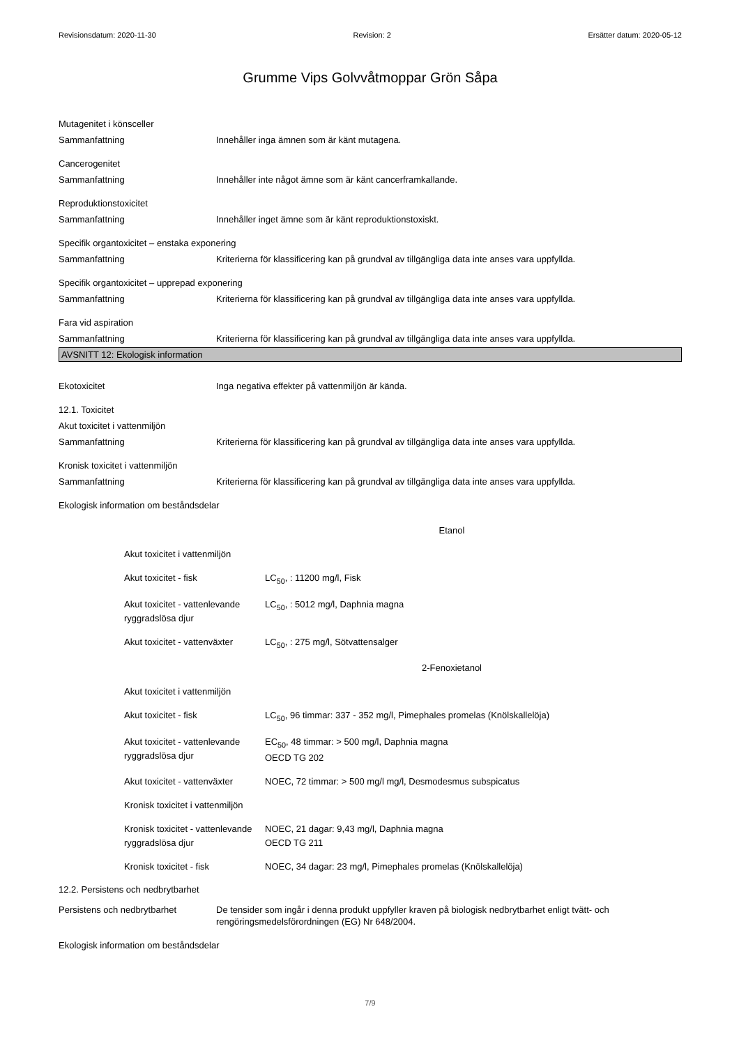Revisionsdatum: 2020-11-30 Revision: 2 Ersätter datum: 2020-05-12
Grumme Vips Golvvåtmoppar Grön Såpa
Mutagenitet i könsceller
Sammanfattning Innehåller inga ämnen som är känt mutagena.
Cancerogenitet
Sammanfattning Innehåller inte något ämne som är känt cancerframkallande.
Reproduktionstoxicitet
Sammanfattning Innehåller inget ämne som är känt reproduktionstoxiskt.
Specifik organtoxicitet – enstaka exponering
Sammanfattning Kriterierna för klassificering kan på grundval av tillgängliga data inte anses vara uppfyllda.
Specifik organtoxicitet – upprepad exponering
Sammanfattning Kriterierna för klassificering kan på grundval av tillgängliga data inte anses vara uppfyllda.
Fara vid aspiration
Sammanfattning Kriterierna för klassificering kan på grundval av tillgängliga data inte anses vara uppfyllda.
AVSNITT 12: Ekologisk information
Ekotoxicitet Inga negativa effekter på vattenmiljön är kända.
12.1. Toxicitet
Akut toxicitet i vattenmiljön
Sammanfattning Kriterierna för klassificering kan på grundval av tillgängliga data inte anses vara uppfyllda.
Kronisk toxicitet i vattenmiljön
Sammanfattning Kriterierna för klassificering kan på grundval av tillgängliga data inte anses vara uppfyllda.
Ekologisk information om beståndsdelar
| Etanol | |
| Akut toxicitet i vattenmiljön | |
| Akut toxicitet - fisk | LC<sub>50</sub>, : 11200 mg/l, Fisk |
| Akut toxicitet - vattenlevande ryggradslösa djur | LC<sub>50</sub>, : 5012 mg/l, Daphnia magna |
| Akut toxicitet - vattenväxter | LC<sub>50</sub>, : 275 mg/l, Sötvattensalger |
| 2-Fenoxietanol | |
| Akut toxicitet i vattenmiljön | |
| Akut toxicitet - fisk | LC<sub>50</sub>, 96 timmar: 337 - 352 mg/l, Pimephales promelas (Knölskallelöja) |
| Akut toxicitet - vattenlevande ryggradslösa djur | EC<sub>50</sub>, 48 timmar: > 500 mg/l, Daphnia magna OECD TG 202 |
| Akut toxicitet - vattenväxter | NOEC, 72 timmar: > 500 mg/l mg/l, Desmodesmus subspicatus |
| Kronisk toxicitet i vattenmiljön | |
| Kronisk toxicitet - vattenlevande ryggradslösa djur | NOEC, 21 dagar: 9,43 mg/l, Daphnia magna OECD TG 211 |
| Kronisk toxicitet - fisk | NOEC, 34 dagar: 23 mg/l, Pimephales promelas (Knölskallelöja) |
12.2. Persistens och nedbrytbarhet
Persistens och nedbrytbarhet De tensider som ingår i denna produkt uppfyller kraven på biologisk nedbrytbarhet enligt tvätt- och rengöringsmedelsförordningen (EG) Nr 648/2004.
Ekologisk information om beståndsdelar
7/9